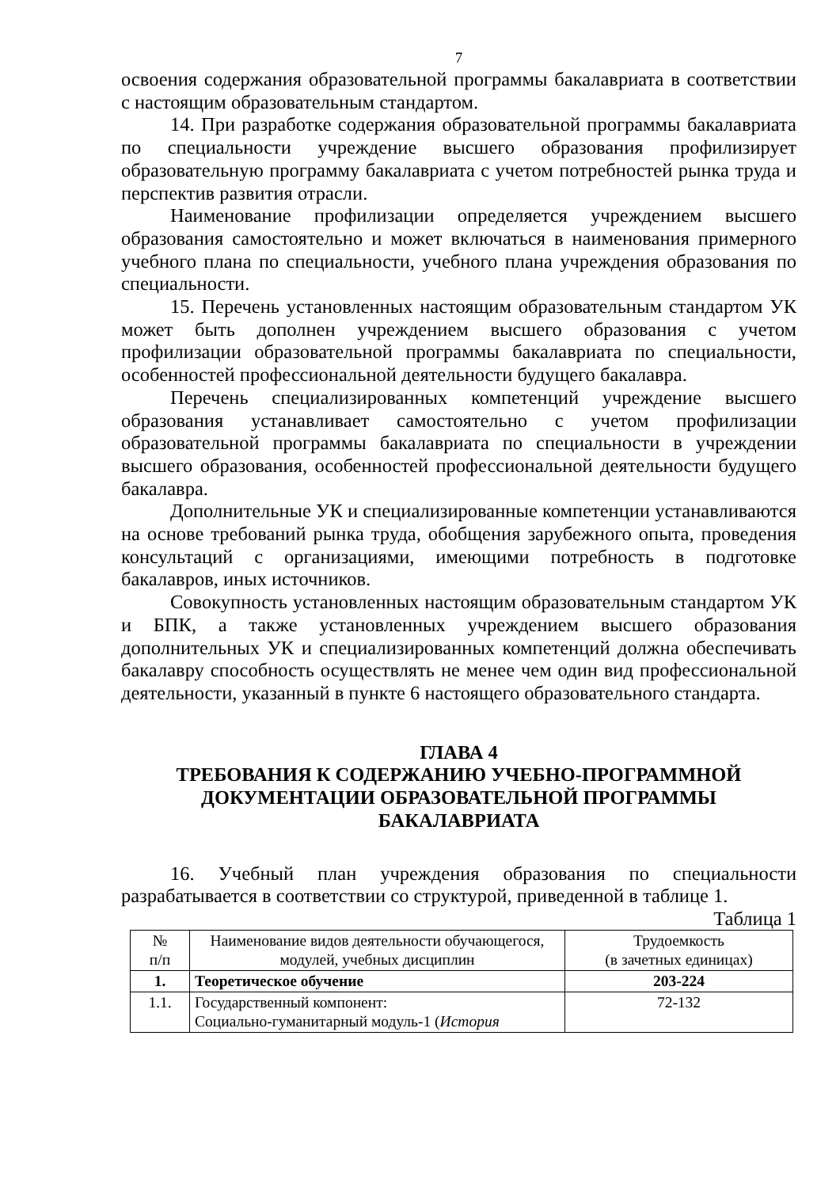7
освоения содержания образовательной программы бакалавриата в соответствии с настоящим образовательным стандартом.
14. При разработке содержания образовательной программы бакалавриата по специальности учреждение высшего образования профилизирует образовательную программу бакалавриата с учетом потребностей рынка труда и перспектив развития отрасли.
Наименование профилизации определяется учреждением высшего образования самостоятельно и может включаться в наименования примерного учебного плана по специальности, учебного плана учреждения образования по специальности.
15. Перечень установленных настоящим образовательным стандартом УК может быть дополнен учреждением высшего образования с учетом профилизации образовательной программы бакалавриата по специальности, особенностей профессиональной деятельности будущего бакалавра.
Перечень специализированных компетенций учреждение высшего образования устанавливает самостоятельно с учетом профилизации образовательной программы бакалавриата по специальности в учреждении высшего образования, особенностей профессиональной деятельности будущего бакалавра.
Дополнительные УК и специализированные компетенции устанавливаются на основе требований рынка труда, обобщения зарубежного опыта, проведения консультаций с организациями, имеющими потребность в подготовке бакалавров, иных источников.
Совокупность установленных настоящим образовательным стандартом УК и БПК, а также установленных учреждением высшего образования дополнительных УК и специализированных компетенций должна обеспечивать бакалавру способность осуществлять не менее чем один вид профессиональной деятельности, указанный в пункте 6 настоящего образовательного стандарта.
ГЛАВА 4
ТРЕБОВАНИЯ К СОДЕРЖАНИЮ УЧЕБНО-ПРОГРАММНОЙ ДОКУМЕНТАЦИИ ОБРАЗОВАТЕЛЬНОЙ ПРОГРАММЫ БАКАЛАВРИАТА
16. Учебный план учреждения образования по специальности разрабатывается в соответствии со структурой, приведенной в таблице 1.
Таблица 1
| № п/п | Наименование видов деятельности обучающегося, модулей, учебных дисциплин | Трудоемкость (в зачетных единицах) |
| --- | --- | --- |
| 1. | Теоретическое обучение | 203-224 |
| 1.1. | Государственный компонент: Социально-гуманитарный модуль-1 ( История | 72-132 |